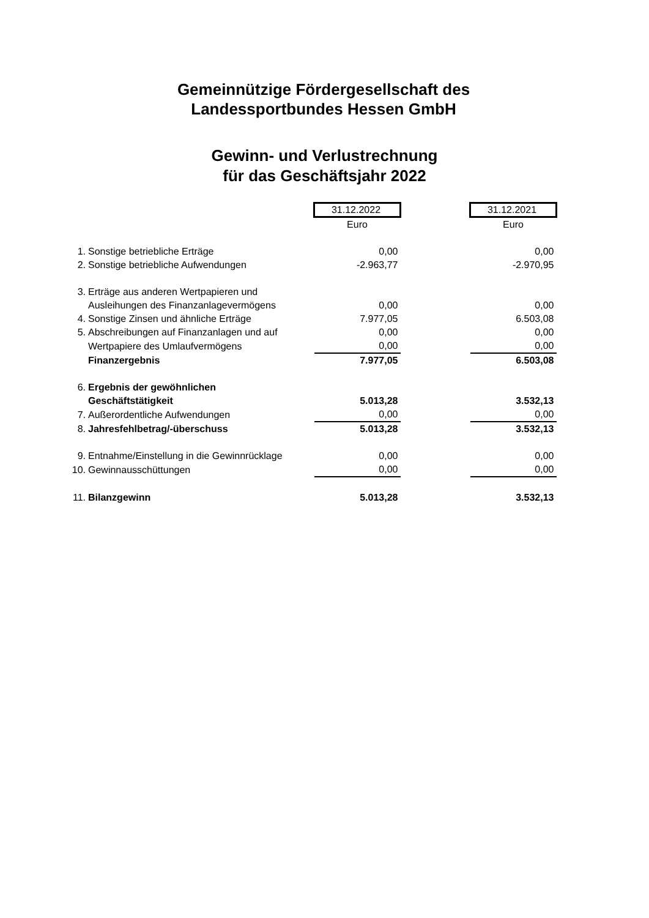Gemeinnützige Fördergesellschaft des
Landessportbundes Hessen GmbH
Gewinn- und Verlustrechnung
für das Geschäftsjahr 2022
| | | 31.12.2022 | | 31.12.2021 |
| | | Euro | | Euro |
| 1. | Sonstige betriebliche Erträge | 0,00 | | 0,00 |
| 2. | Sonstige betriebliche Aufwendungen | -2.963,77 | | -2.970,95 |
| 3. | Erträge aus anderen Wertpapieren und | | | |
| | Ausleihungen des Finanzanlagevermögens | 0,00 | | 0,00 |
| 4. | Sonstige Zinsen und ähnliche Erträge | 7.977,05 | | 6.503,08 |
| 5. | Abschreibungen auf Finanzanlagen und auf | 0,00 | | 0,00 |
| | Wertpapiere des Umlaufvermögens | 0,00 | | 0,00 |
| | Finanzergebnis | 7.977,05 | | 6.503,08 |
| 6. | Ergebnis der gewöhnlichen | | | |
| | Geschäftstätigkeit | 5.013,28 | | 3.532,13 |
| 7. | Außerordentliche Aufwendungen | 0,00 | | 0,00 |
| 8. | Jahresfehlbetrag/-überschuss | 5.013,28 | | 3.532,13 |
| 9. | Entnahme/Einstellung in die Gewinnrücklage | 0,00 | | 0,00 |
| 10. | Gewinnausschüttungen | 0,00 | | 0,00 |
| 11. | Bilanzgewinn | 5.013,28 | | 3.532,13 |